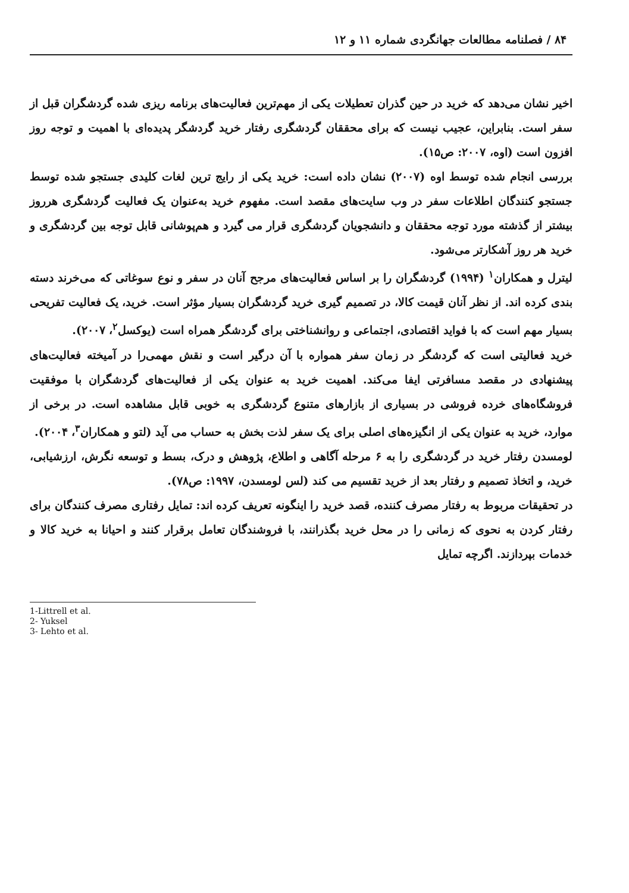۸۴ / فصلنامه مطالعات جهانگردی شماره ۱۱ و ۱۲
اخیر نشان می‌دهد که خرید در حین گذران تعطیلات یکی از مهم‌ترین فعالیت‌های برنامه ریزی شده گردشگران قبل از سفر است. بنابراین، عجیب نیست که برای محققان گردشگری رفتار خرید گردشگر پدیده‌ای با اهمیت و توجه روز افزون است (اوه، ۲۰۰۷: ص۱۵).
بررسی انجام شده توسط اوه (۲۰۰۷) نشان داده است: خرید یکی از رایج ترین لغات کلیدی جستجو شده توسط جستجو کنندگان اطلاعات سفر در وب سایت‌های مقصد است. مفهوم خرید به‌عنوان یک فعالیت گردشگری هرروز بیشتر از گذشته مورد توجه محققان و دانشجویان گردشگری قرار می گیرد و هم‌پوشانی قابل توجه بین گردشگری و خرید هر روز آشکارتر می‌شود.
لیترل و همکاران<sup>۱</sup> (۱۹۹۴) گردشگران را بر اساس فعالیت‌های مرجح آنان در سفر و نوع سوغاتی که می‌خرند دسته بندی کرده اند. از نظر آنان قیمت کالا، در تصمیم گیری خرید گردشگران بسیار مؤثر است. خرید، یک فعالیت تفریحی بسیار مهم است که با فواید اقتصادی، اجتماعی و روانشناختی برای گردشگر همراه است (یوکسل<sup>۲</sup>، ۲۰۰۷).
خرید فعالیتی است که گردشگر در زمان سفر همواره با آن درگیر است و نقش مهمی‌را در آمیخته فعالیت‌های پیشنهادی در مقصد مسافرتی ایفا می‌کند. اهمیت خرید به عنوان یکی از فعالیت‌های گردشگران با موفقیت فروشگاه‌های خرده فروشی در بسیاری از بازارهای متنوع گردشگری به خوبی قابل مشاهده است. در برخی از موارد، خرید به عنوان یکی از انگیزه‌های اصلی برای یک سفر لذت بخش به حساب می آید (لتو و همکاران<sup>۳</sup>، ۲۰۰۴).
لومسدن رفتار خرید در گردشگری را به ۶ مرحله آگاهی و اطلاع، پژوهش و درک، بسط و توسعه نگرش، ارزشیابی، خرید، و اتخاذ تصمیم و رفتار بعد از خرید تقسیم می کند (لس لومسدن، ۱۹۹۷: ص۷۸).
در تحقیقات مربوط به رفتار مصرف کننده، قصد خرید را اینگونه تعریف کرده اند: تمایل رفتاری مصرف کنندگان برای رفتار کردن به نحوی که زمانی را در محل خرید بگذرانند، با فروشندگان تعامل برقرار کنند و احیانا به خرید کالا و خدمات بپردازند. اگرچه تمایل
1-Littrell et al.
2- Yuksel
3- Lehto et al.